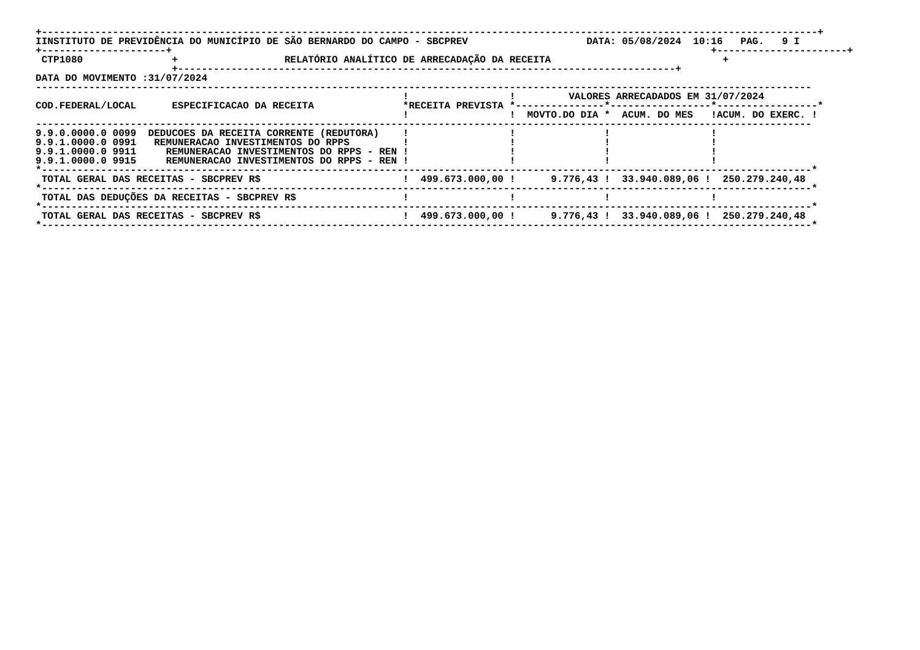+-----------------------------------------------------------------------------------------------------------------------------------+
IINSTITUTO DE PREVIDÊNCIA DO MUNICÍPIO DE SÃO BERNARDO DO CAMPO - SBCPREV                    DATA: 05/08/2024  10:16   PAG.   9 I
+---------------------+                                                                                           +----------------------+
 CTP1080               +                  RELATÓRIO ANALÍTICO DE ARRECADAÇÃO DA RECEITA                             +
                       +------------------------------------------------------------------------------------+
DATA DO MOVIMENTO :31/07/2024
-----------------------------------------------------------------------------------------------------------------------------------
                                                              !                 !         VALORES ARRECADADOS EM 31/07/2024
COD.FEDERAL/LOCAL      ESPECIFICACAO DA RECEITA               *RECEITA PREVISTA *---------------*-----------------*-----------------*
                                                              !                 !  MOVTO.DO DIA *  ACUM. DO MES   !ACUM. DO EXERC. !
-----------------------------------------------------------------------------------------------------------------------------------
9.9.0.0000.0 0099  DEDUCOES DA RECEITA CORRENTE (REDUTORA)    !                 !               !                 !
9.9.1.0000.0 0991   REMUNERACAO INVESTIMENTOS DO RPPS         !                 !               !                 !
9.9.1.0000.0 9911     REMUNERACAO INVESTIMENTOS DO RPPS - REN !                 !               !                 !
9.9.1.0000.0 9915     REMUNERACAO INVESTIMENTOS DO RPPS - REN !                 !               !                 !
*----------------------------------------------------------------------------------------------------------------------------------*
 TOTAL GERAL DAS RECEITAS - SBCPREV R$                        !  499.673.000,00 !      9.776,43 !  33.940.089,06 !  250.279.240,48
*----------------------------------------------------------------------------------------------------------------------------------*
 TOTAL DAS DEDUÇÕES DA RECEITAS - SBCPREV R$                  !                 !               !                 !
*----------------------------------------------------------------------------------------------------------------------------------*
 TOTAL GERAL DAS RECEITAS - SBCPREV R$                        !  499.673.000,00 !      9.776,43 !  33.940.089,06 !  250.279.240,48
*----------------------------------------------------------------------------------------------------------------------------------*